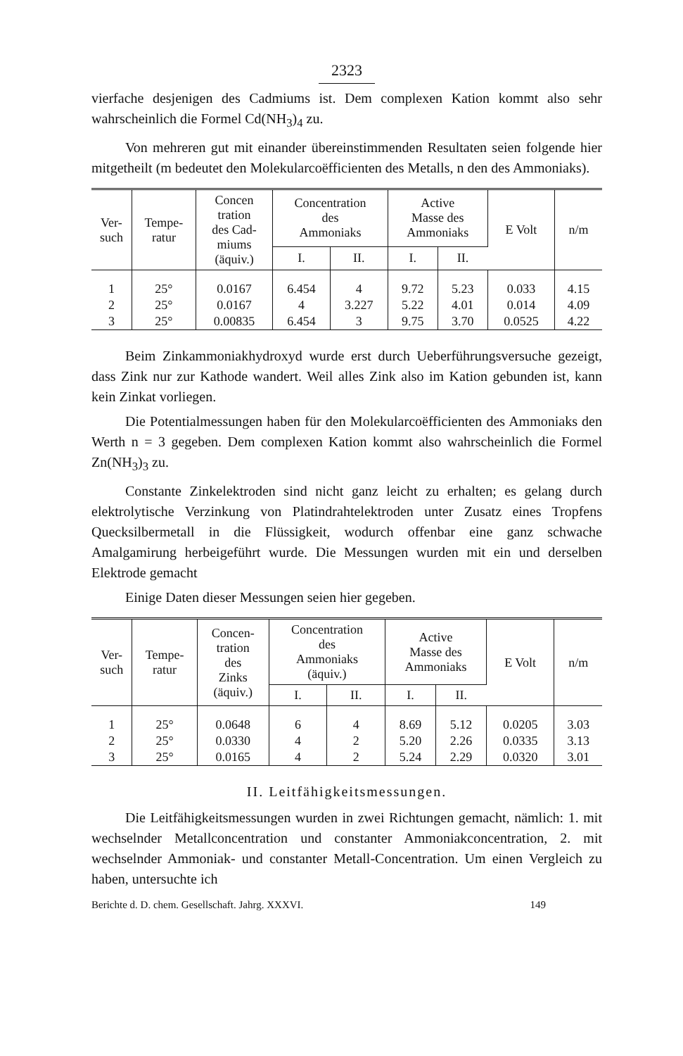2323
vierfache desjenigen des Cadmiums ist. Dem complexen Kation kommt also sehr wahrscheinlich die Formel Cd(NH<sub>3</sub>)<sub>4</sub> zu.
Von mehreren gut mit einander übereinstimmenden Resultaten seien folgende hier mitgetheilt (m bedeutet den Molekularcoëfficienten des Metalls, n den des Ammoniaks).
| Ver- such | Tempe- ratur | Concen tration des Cad- miums (äquiv.) | Concentration des Ammoniaks | | Active Masse des Ammoniaks | | E Volt | n/m |
| --- | --- | --- | --- | --- | --- | --- | --- | --- |
| | | | I. | II. | I. | II. | | |
| 1 | 25° | 0.0167 | 6.454 | 4 | 9.72 | 5.23 | 0.033 | 4.15 |
| 2 | 25° | 0.0167 | 4 | 3.227 | 5.22 | 4.01 | 0.014 | 4.09 |
| 3 | 25° | 0.00835 | 6.454 | 3 | 9.75 | 3.70 | 0.0525 | 4.22 |
Beim Zinkammoniakhydroxyd wurde erst durch Ueberführungsversuche gezeigt, dass Zink nur zur Kathode wandert. Weil alles Zink also im Kation gebunden ist, kann kein Zinkat vorliegen.
Die Potentialmessungen haben für den Molekularcoëfficienten des Ammoniaks den Werth n = 3 gegeben. Dem complexen Kation kommt also wahrscheinlich die Formel Zn(NH<sub>3</sub>)<sub>3</sub> zu.
Constante Zinkelektroden sind nicht ganz leicht zu erhalten; es gelang durch elektrolytische Verzinkung von Platindrahtelektroden unter Zusatz eines Tropfens Quecksilbermetall in die Flüssigkeit, wodurch offenbar eine ganz schwache Amalgamirung herbeigeführt wurde. Die Messungen wurden mit ein und derselben Elektrode gemacht
Einige Daten dieser Messungen seien hier gegeben.
| Ver- such | Tempe- ratur | Concen- tration des Zinks (äquiv.) | Concentration des Ammoniaks (äquiv.) | | Active Masse des Ammoniaks | | E Volt | n/m |
| --- | --- | --- | --- | --- | --- | --- | --- | --- |
| | | | I. | II. | I. | II. | | |
| 1 | 25° | 0.0648 | 6 | 4 | 8.69 | 5.12 | 0.0205 | 3.03 |
| 2 | 25° | 0.0330 | 4 | 2 | 5.20 | 2.26 | 0.0335 | 3.13 |
| 3 | 25° | 0.0165 | 4 | 2 | 5.24 | 2.29 | 0.0320 | 3.01 |
II. Leitfähigkeitsmessungen.
Die Leitfähigkeitsmessungen wurden in zwei Richtungen gemacht, nämlich: 1. mit wechselnder Metallconcentration und constanter Ammoniakconcentration, 2. mit wechselnder Ammoniak- und constanter Metall-Concentration. Um einen Vergleich zu haben, untersuchte ich
Berichte d. D. chem. Gesellschaft. Jahrg. XXXVI. 149